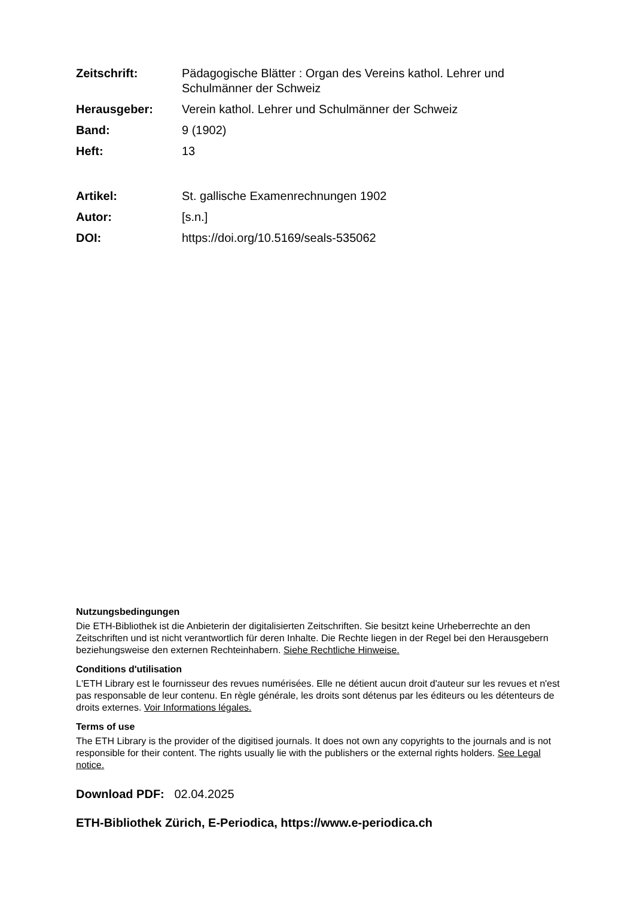Zeitschrift: Pädagogische Blätter : Organ des Vereins kathol. Lehrer und Schulmänner der Schweiz
Herausgeber: Verein kathol. Lehrer und Schulmänner der Schweiz
Band: 9 (1902)
Heft: 13
Artikel: St. gallische Examenrechnungen 1902
Autor: [s.n.]
DOI: https://doi.org/10.5169/seals-535062
Nutzungsbedingungen
Die ETH-Bibliothek ist die Anbieterin der digitalisierten Zeitschriften. Sie besitzt keine Urheberrechte an den Zeitschriften und ist nicht verantwortlich für deren Inhalte. Die Rechte liegen in der Regel bei den Herausgebern beziehungsweise den externen Rechteinhabern. Siehe Rechtliche Hinweise.
Conditions d'utilisation
L'ETH Library est le fournisseur des revues numérisées. Elle ne détient aucun droit d'auteur sur les revues et n'est pas responsable de leur contenu. En règle générale, les droits sont détenus par les éditeurs ou les détenteurs de droits externes. Voir Informations légales.
Terms of use
The ETH Library is the provider of the digitised journals. It does not own any copyrights to the journals and is not responsible for their content. The rights usually lie with the publishers or the external rights holders. See Legal notice.
Download PDF: 02.04.2025
ETH-Bibliothek Zürich, E-Periodica, https://www.e-periodica.ch